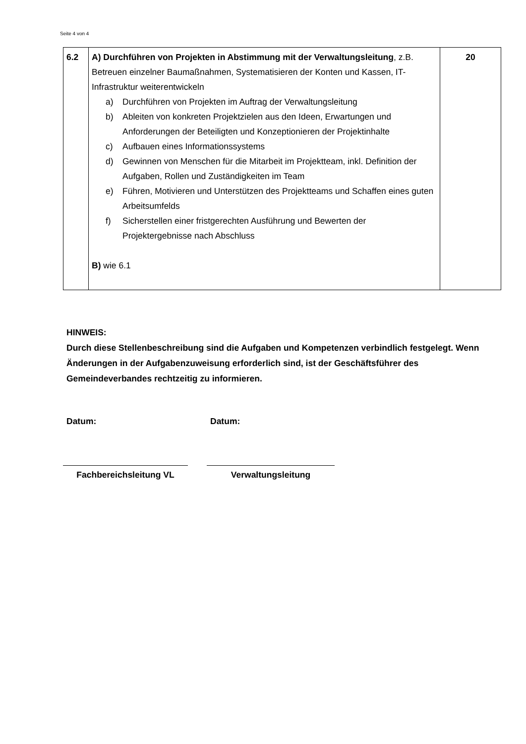Seite 4 von 4
| 6.2 | A) Durchführen von Projekten in Abstimmung mit der Verwaltungsleitung , z.B. Betreuen einzelner Baumaßnahmen, Systematisieren der Konten und Kassen, IT-Infrastruktur weiterentwickeln a) Durchführen von Projekten im Auftrag der Verwaltungsleitung b) Ableiten von konkreten Projektzielen aus den Ideen, Erwartungen und Anforderungen der Beteiligten und Konzeptionieren der Projektinhalte c) Aufbauen eines Informationssystems d) Gewinnen von Menschen für die Mitarbeit im Projektteam, inkl. Definition der Aufgaben, Rollen und Zuständigkeiten im Team e) Führen, Motivieren und Unterstützen des Projektteams und Schaffen eines guten Arbeitsumfelds f) Sicherstellen einer fristgerechten Ausführung und Bewerten der Projektergebnisse nach Abschluss B) wie 6.1 | 20 |
HINWEIS:
Durch diese Stellenbeschreibung sind die Aufgaben und Kompetenzen verbindlich festgelegt. Wenn Änderungen in der Aufgabenzuweisung erforderlich sind, ist der Geschäftsführer des Gemeindeverbandes rechtzeitig zu informieren.
Datum: Datum:
Fachbereichsleitung VL Verwaltungsleitung